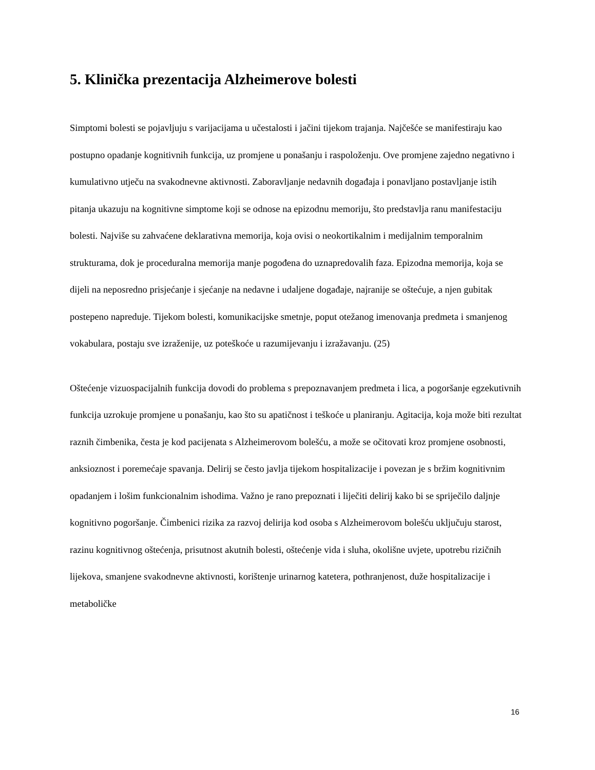5. Klinička prezentacija Alzheimerove bolesti
Simptomi bolesti se pojavljuju s varijacijama u učestalosti i jačini tijekom trajanja. Najčešće se manifestiraju kao postupno opadanje kognitivnih funkcija, uz promjene u ponašanju i raspoloženju. Ove promjene zajedno negativno i kumulativno utječu na svakodnevne aktivnosti. Zaboravljanje nedavnih događaja i ponavljano postavljanje istih pitanja ukazuju na kognitivne simptome koji se odnose na epizodnu memoriju, što predstavlja ranu manifestaciju bolesti. Najviše su zahvaćene deklarativna memorija, koja ovisi o neokortikalnim i medijalnim temporalnim strukturama, dok je proceduralna memorija manje pogođena do uznapredovalih faza. Epizodna memorija, koja se dijeli na neposredno prisjećanje i sjećanje na nedavne i udaljene događaje, najranije se oštećuje, a njen gubitak postepeno napreduje. Tijekom bolesti, komunikacijske smetnje, poput otežanog imenovanja predmeta i smanjenog vokabulara, postaju sve izraženije, uz poteškoće u razumijevanju i izražavanju. (25)
Oštećenje vizuospacijalnih funkcija dovodi do problema s prepoznavanjem predmeta i lica, a pogoršanje egzekutivnih funkcija uzrokuje promjene u ponašanju, kao što su apatičnost i teškoće u planiranju. Agitacija, koja može biti rezultat raznih čimbenika, česta je kod pacijenata s Alzheimerovom bolešću, a može se očitovati kroz promjene osobnosti, anksioznost i poremećaje spavanja. Delirij se često javlja tijekom hospitalizacije i povezan je s bržim kognitivnim opadanjem i lošim funkcionalnim ishodima. Važno je rano prepoznati i liječiti delirij kako bi se spriječilo daljnje kognitivno pogoršanje. Čimbenici rizika za razvoj delirija kod osoba s Alzheimerovom bolešću uključuju starost, razinu kognitivnog oštećenja, prisutnost akutnih bolesti, oštećenje vida i sluha, okolišne uvjete, upotrebu rizičnih lijekova, smanjene svakodnevne aktivnosti, korištenje urinarnog katetera, pothranjenost, duže hospitalizacije i metaboličke
16